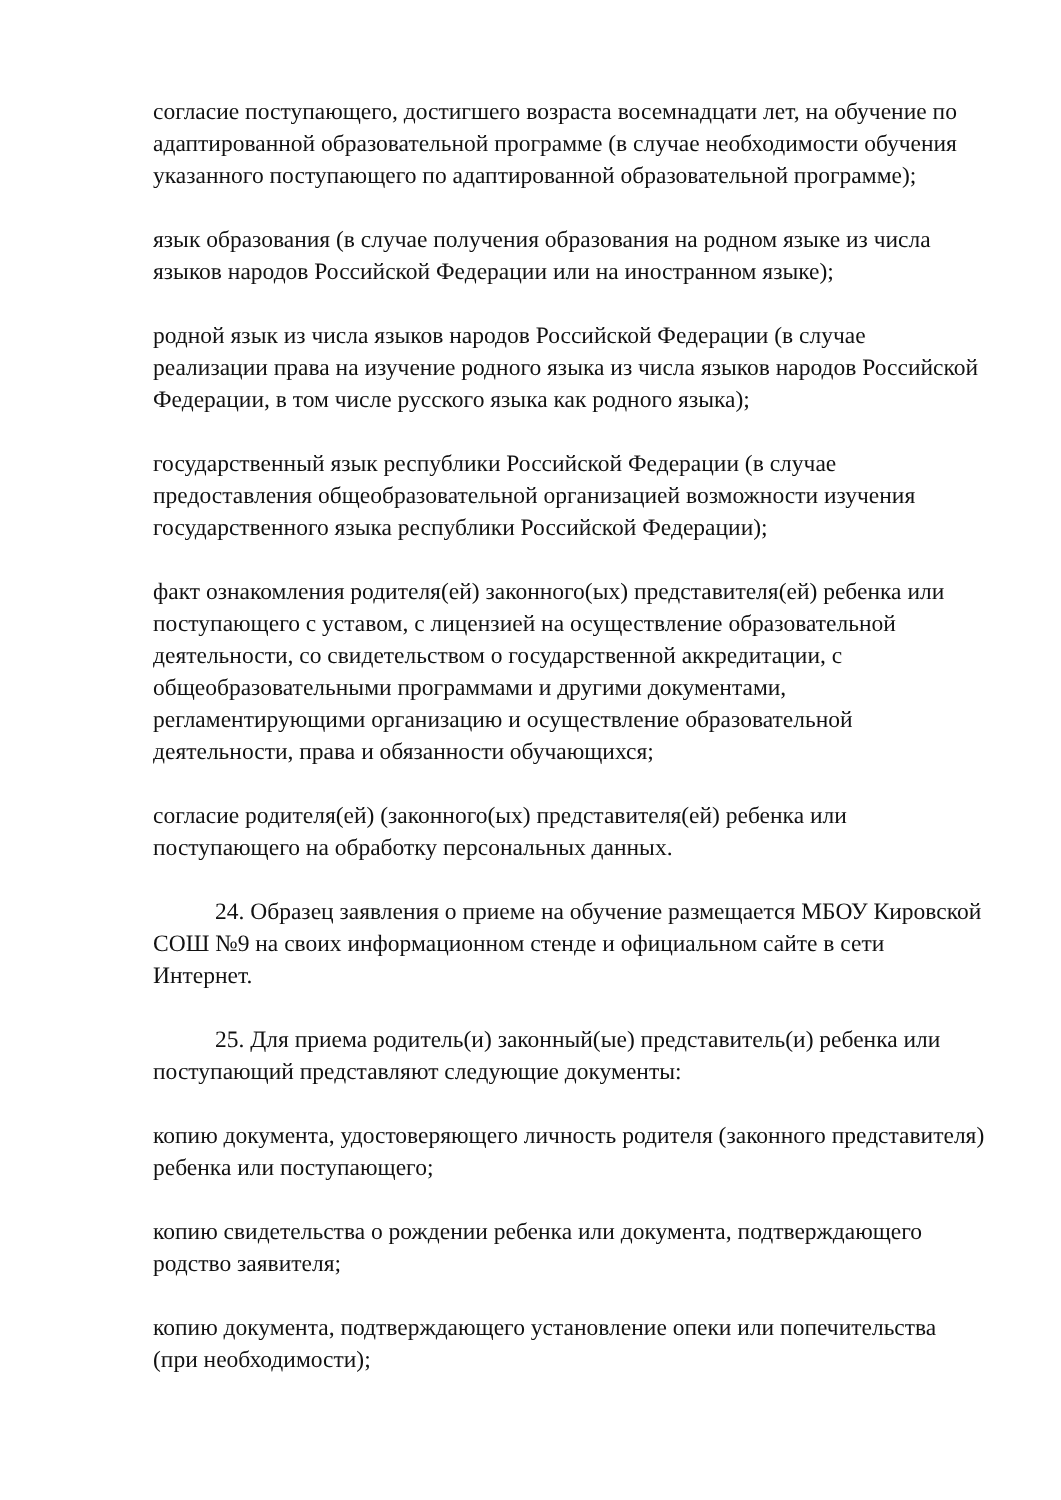согласие поступающего, достигшего возраста восемнадцати лет, на обучение по адаптированной образовательной программе (в случае необходимости обучения указанного поступающего по адаптированной образовательной программе);
язык образования (в случае получения образования на родном языке из числа языков народов Российской Федерации или на иностранном языке);
родной язык из числа языков народов Российской Федерации (в случае реализации права на изучение родного языка из числа языков народов Российской Федерации, в том числе русского языка как родного языка);
государственный язык республики Российской Федерации (в случае предоставления общеобразовательной организацией возможности изучения государственного языка республики Российской Федерации);
факт ознакомления родителя(ей) законного(ых) представителя(ей) ребенка или поступающего с уставом, с лицензией на осуществление образовательной деятельности, со свидетельством о государственной аккредитации, с общеобразовательными программами и другими документами, регламентирующими организацию и осуществление образовательной деятельности, права и обязанности обучающихся;
согласие родителя(ей) (законного(ых) представителя(ей) ребенка или поступающего на обработку персональных данных.
24. Образец заявления о приеме на обучение размещается МБОУ Кировской СОШ №9 на своих информационном стенде и официальном сайте в сети Интернет.
25. Для приема родитель(и) законный(ые) представитель(и) ребенка или поступающий представляют следующие документы:
копию документа, удостоверяющего личность родителя (законного представителя) ребенка или поступающего;
копию свидетельства о рождении ребенка или документа, подтверждающего родство заявителя;
копию документа, подтверждающего установление опеки или попечительства (при необходимости);